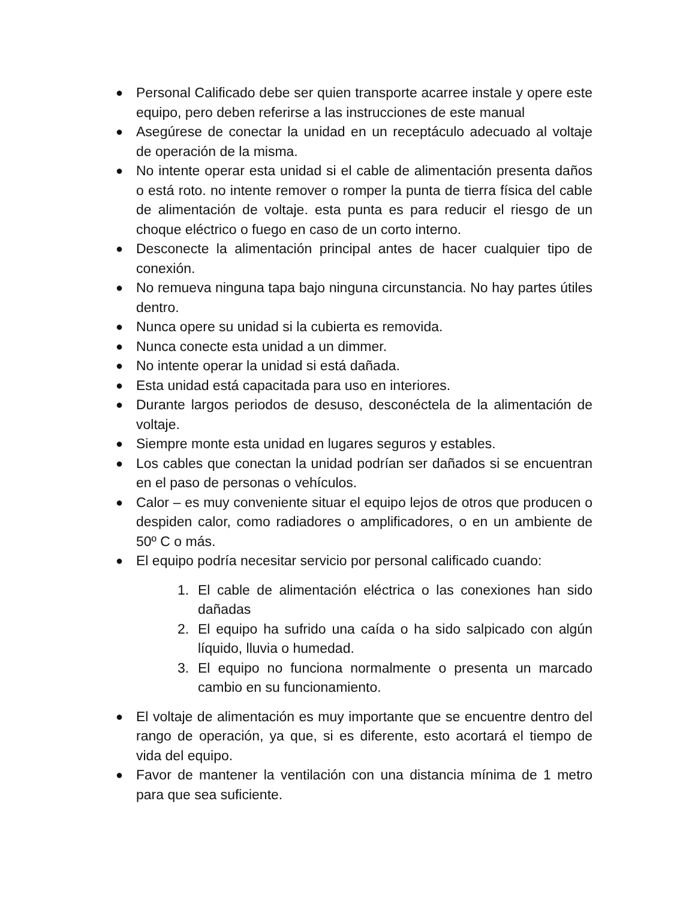● Personal Calificado debe ser quien transporte acarree instale y opere este equipo, pero deben referirse a las instrucciones de este manual
● Asegúrese de conectar la unidad en un receptáculo adecuado al voltaje de operación de la misma.
● No intente operar esta unidad si el cable de alimentación presenta daños o está roto. no intente remover o romper la punta de tierra física del cable de alimentación de voltaje. esta punta es para reducir el riesgo de un choque eléctrico o fuego en caso de un corto interno.
● Desconecte la alimentación principal antes de hacer cualquier tipo de conexión.
● No remueva ninguna tapa bajo ninguna circunstancia. No hay partes útiles dentro.
● Nunca opere su unidad si la cubierta es removida.
● Nunca conecte esta unidad a un dimmer.
● No intente operar la unidad si está dañada.
● Esta unidad está capacitada para uso en interiores.
● Durante largos periodos de desuso, desconéctela de la alimentación de voltaje.
● Siempre monte esta unidad en lugares seguros y estables.
● Los cables que conectan la unidad podrían ser dañados si se encuentran en el paso de personas o vehículos.
● Calor – es muy conveniente situar el equipo lejos de otros que producen o despiden calor, como radiadores o amplificadores, o en un ambiente de 50º C o más.
● El equipo podría necesitar servicio por personal calificado cuando:
1. El cable de alimentación eléctrica o las conexiones han sido dañadas
2. El equipo ha sufrido una caída o ha sido salpicado con algún líquido, lluvia o humedad.
3. El equipo no funciona normalmente o presenta un marcado cambio en su funcionamiento.
● El voltaje de alimentación es muy importante que se encuentre dentro del rango de operación, ya que, si es diferente, esto acortará el tiempo de vida del equipo.
● Favor de mantener la ventilación con una distancia mínima de 1 metro para que sea suficiente.